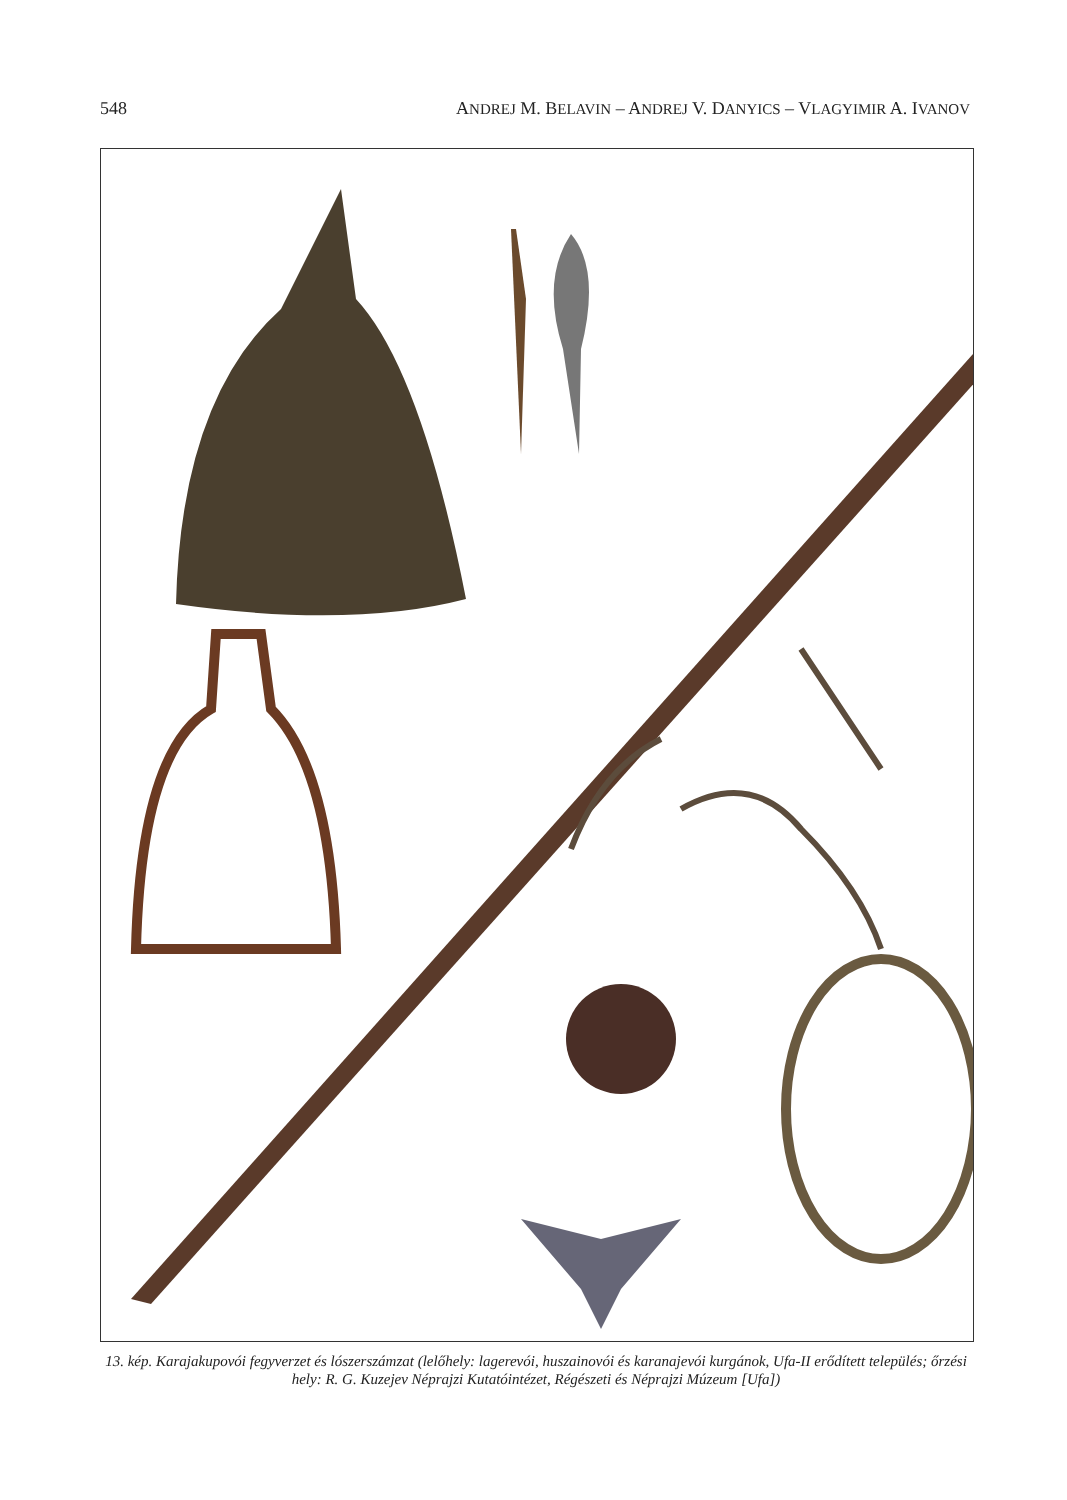548 ANDREJ M. BELAVIN – ANDREJ V. DANYICS – VLAGYIMIR A. IVANOV
13. kép. Karajakupovói fegyverzet és lószerszámzat (lelőhely: lagerevói, huszainovói és karanajevói kurgánok, Ufa-II erődített település; őrzési hely: R. G. Kuzejev Néprajzi Kutatóintézet, Régészeti és Néprajzi Múzeum [Ufa])